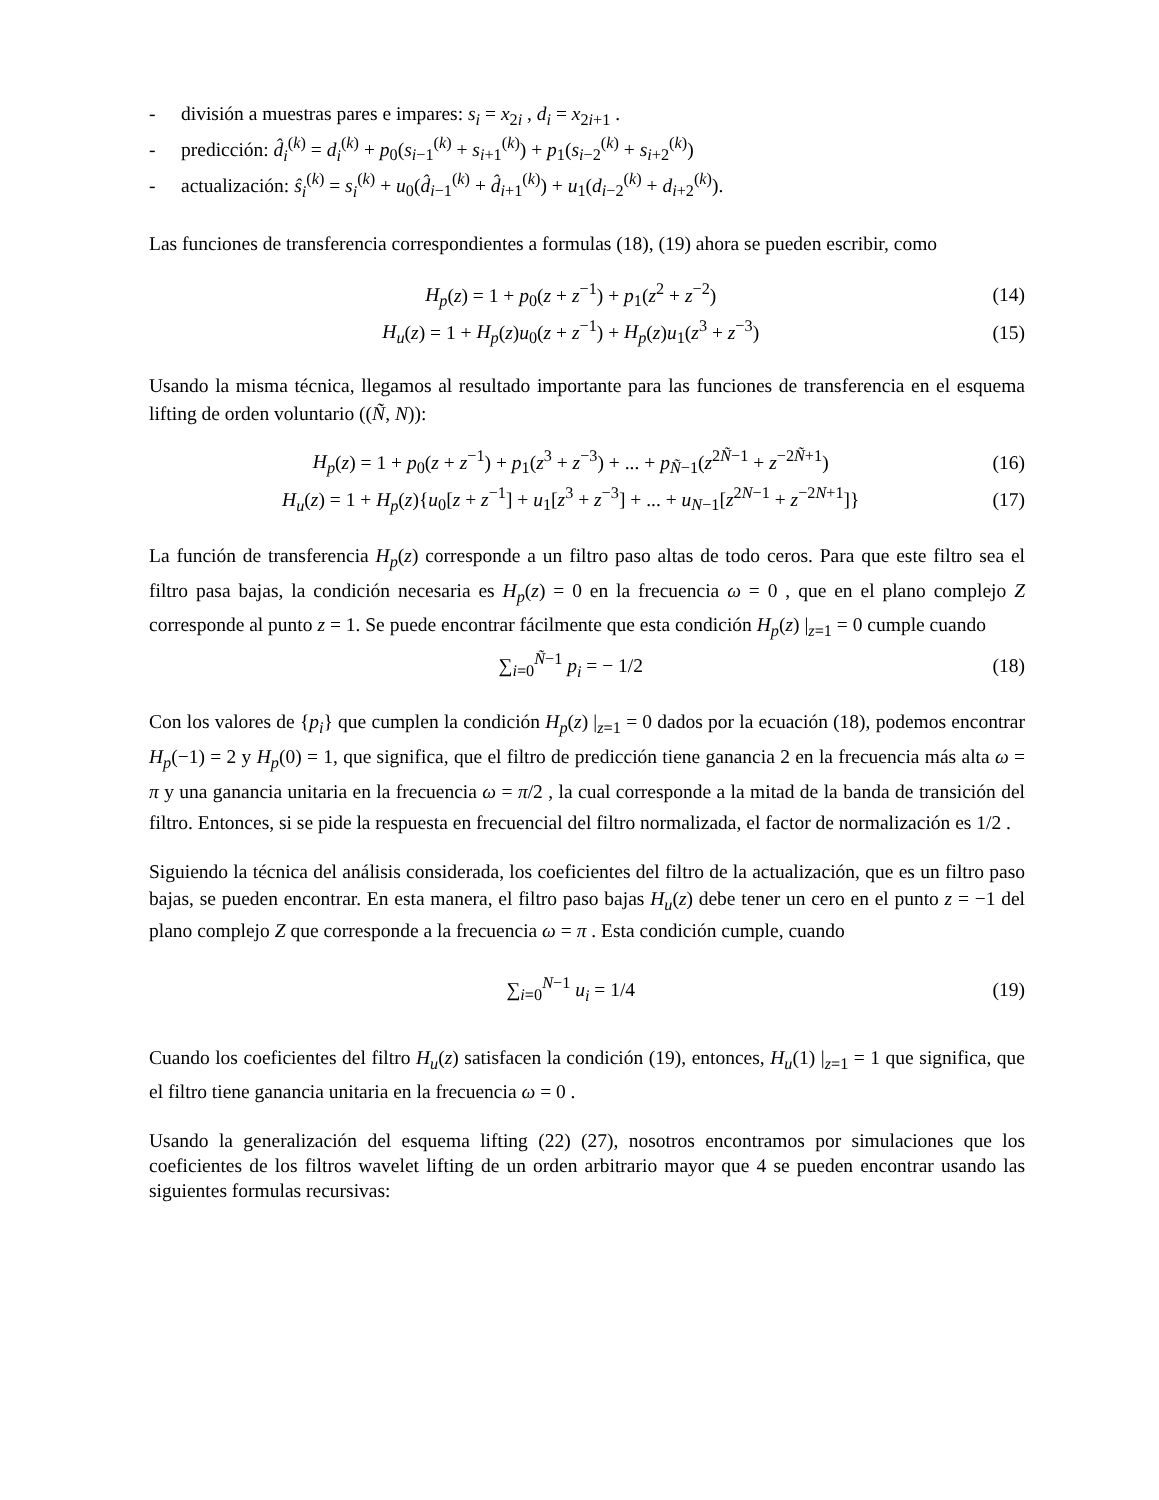- división a muestras pares e impares: s<sub>i</sub> = x<sub>2i</sub> , d<sub>i</sub> = x<sub>2i+1</sub> .
- predicción: d̂<sub>i</sub><sup>(k)</sup> = d<sub>i</sub><sup>(k)</sup> + p<sub>0</sub>(s<sub>i−1</sub><sup>(k)</sup> + s<sub>i+1</sub><sup>(k)</sup>) + p<sub>1</sub>(s<sub>i−2</sub><sup>(k)</sup> + s<sub>i+2</sub><sup>(k)</sup>)
- actualización: ŝ<sub>i</sub><sup>(k)</sup> = s<sub>i</sub><sup>(k)</sup> + u<sub>0</sub>(d̂<sub>i−1</sub><sup>(k)</sup> + d̂<sub>i+1</sub><sup>(k)</sup>) + u<sub>1</sub>(d<sub>i−2</sub><sup>(k)</sup> + d<sub>i+2</sub><sup>(k)</sup>).
Las funciones de transferencia correspondientes a formulas (18), (19) ahora se pueden escribir, como
H<sub>p</sub>(z) = 1 + p<sub>0</sub>(z + z<sup>−1</sup>) + p<sub>1</sub>(z<sup>2</sup> + z<sup>−2</sup>) (14)
H<sub>u</sub>(z) = 1 + H<sub>p</sub>(z)u<sub>0</sub>(z + z<sup>−1</sup>) + H<sub>p</sub>(z)u<sub>1</sub>(z<sup>3</sup> + z<sup>−3</sup>) (15)
Usando la misma técnica, llegamos al resultado importante para las funciones de transferencia en el esquema lifting de orden voluntario ((Ñ, N)):
H<sub>p</sub>(z) = 1 + p<sub>0</sub>(z + z<sup>−1</sup>) + p<sub>1</sub>(z<sup>3</sup> + z<sup>−3</sup>) + ... + p<sub>Ñ−1</sub>(z<sup>2Ñ−1</sup> + z<sup>−2Ñ+1</sup>) (16)
H<sub>u</sub>(z) = 1 + H<sub>p</sub>(z){u<sub>0</sub>[z + z<sup>−1</sup>] + u<sub>1</sub>[z<sup>3</sup> + z<sup>−3</sup>] + ... + u<sub>N−1</sub>[z<sup>2N−1</sup> + z<sup>−2N+1</sup>]} (17)
La función de transferencia H<sub>p</sub>(z) corresponde a un filtro paso altas de todo ceros. Para que este filtro sea el filtro pasa bajas, la condición necesaria es H<sub>p</sub>(z) = 0 en la frecuencia ω = 0 , que en el plano complejo Z corresponde al punto z = 1. Se puede encontrar fácilmente que esta condición H<sub>p</sub>(z) |<sub>z=1</sub> = 0 cumple cuando
∑<sub>i=0</sub><sup>Ñ−1</sup> p<sub>i</sub> = − 1/2 (18)
Con los valores de {p<sub>i</sub>} que cumplen la condición H<sub>p</sub>(z) |<sub>z=1</sub> = 0 dados por la ecuación (18), podemos encontrar H<sub>p</sub>(−1) = 2 y H<sub>p</sub>(0) = 1, que significa, que el filtro de predicción tiene ganancia 2 en la frecuencia más alta ω = π y una ganancia unitaria en la frecuencia ω = π/2 , la cual corresponde a la mitad de la banda de transición del filtro. Entonces, si se pide la respuesta en frecuencial del filtro normalizada, el factor de normalización es 1/2 .
Siguiendo la técnica del análisis considerada, los coeficientes del filtro de la actualización, que es un filtro paso bajas, se pueden encontrar. En esta manera, el filtro paso bajas H<sub>u</sub>(z) debe tener un cero en el punto z = −1 del plano complejo Z que corresponde a la frecuencia ω = π . Esta condición cumple, cuando
∑<sub>i=0</sub><sup>N−1</sup> u<sub>i</sub> = 1/4 (19)
Cuando los coeficientes del filtro H<sub>u</sub>(z) satisfacen la condición (19), entonces, H<sub>u</sub>(1) |<sub>z=1</sub> = 1 que significa, que el filtro tiene ganancia unitaria en la frecuencia ω = 0 .
Usando la generalización del esquema lifting (22) (27), nosotros encontramos por simulaciones que los coeficientes de los filtros wavelet lifting de un orden arbitrario mayor que 4 se pueden encontrar usando las siguientes formulas recursivas: